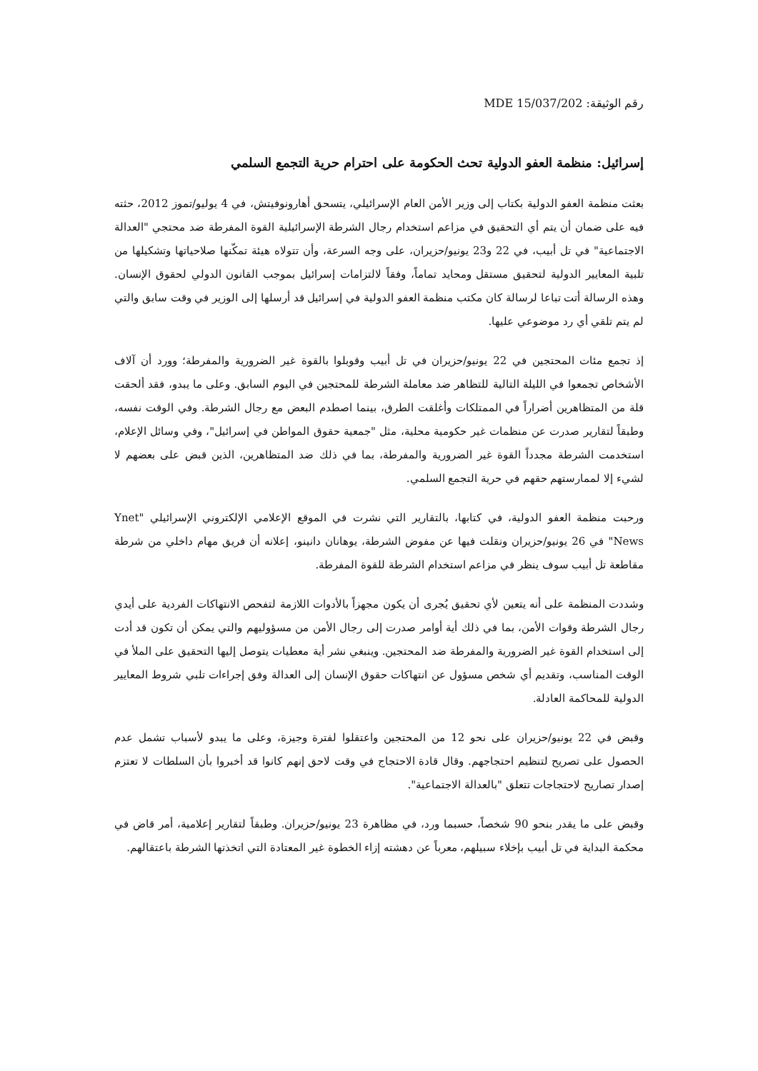رقم الوثيقة: MDE 15/037/202
إسرائيل: منظمة العفو الدولية تحث الحكومة على احترام حرية التجمع السلمي
بعثت منظمة العفو الدولية بكتاب إلى وزير الأمن العام الإسرائيلي، يتسحق أهارونوفيتش، في 4 يوليو/تموز 2012، حثته فيه على ضمان أن يتم أي التحقيق في مزاعم استخدام رجال الشرطة الإسرائيلية القوة المفرطة ضد محتجي "العدالة الاجتماعية" في تل أبيب، في 22 و23 يونيو/حزيران، على وجه السرعة، وأن تتولاه هيئة تمكّنها صلاحياتها وتشكيلها من تلبية المعايير الدولية لتحقيق مستقل ومحايد تماماً، وفقاً لالتزامات إسرائيل بموجب القانون الدولي لحقوق الإنسان. وهذه الرسالة أتت تباعا لرسالة كان مكتب منظمة العفو الدولية في إسرائيل قد أرسلها إلى الوزير في وقت سابق والتي لم يتم تلقي أي رد موضوعي عليها.
إذ تجمع مئات المحتجين في 22 يونيو/حزيران في تل أبيب وقوبلوا بالقوة غير الضرورية والمفرطة؛ وورد أن آلاف الأشخاص تجمعوا في الليلة التالية للتظاهر ضد معاملة الشرطة للمحتجين في اليوم السابق. وعلى ما يبدو، فقد ألحقت قلة من المتظاهرين أضراراً في الممتلكات وأغلقت الطرق، بينما اصطدم البعض مع رجال الشرطة. وفي الوقت نفسه، وطبقاً لتقارير صدرت عن منظمات غير حكومية محلية، مثل "جمعية حقوق المواطن في إسرائيل"، وفي وسائل الإعلام، استخدمت الشرطة مجدداً القوة غير الضرورية والمفرطة، بما في ذلك ضد المتظاهرين، الذين قبض على بعضهم لا لشيء إلا لممارستهم حقهم في حرية التجمع السلمي.
ورحبت منظمة العفو الدولية، في كتابها، بالتقارير التي نشرت في الموقع الإعلامي الإلكتروني الإسرائيلي "Ynet News" في 26 يونيو/حزيران ونقلت فيها عن مفوض الشرطة، يوهانان دانينو، إعلانه أن فريق مهام داخلي من شرطة مقاطعة تل أبيب سوف ينظر في مزاعم استخدام الشرطة للقوة المفرطة.
وشددت المنظمة على أنه يتعين لأي تحقيق يُجرى أن يكون مجهزاً بالأدوات اللازمة لتفحص الانتهاكات الفردية على أيدي رجال الشرطة وقوات الأمن، بما في ذلك أية أوامر صدرت إلى رجال الأمن من مسؤوليهم والتي يمكن أن تكون قد أدت إلى استخدام القوة غير الضرورية والمفرطة ضد المحتجين. وينبغي نشر أية معطيات يتوصل إليها التحقيق على الملأ في الوقت المناسب، وتقديم أي شخص مسؤول عن انتهاكات حقوق الإنسان إلى العدالة وفق إجراءات تلبي شروط المعايير الدولية للمحاكمة العادلة.
وقبض في 22 يونيو/حزيران على نحو 12 من المحتجين واعتقلوا لفترة وجيزة، وعلى ما يبدو لأسباب تشمل عدم الحصول على تصريح لتنظيم احتجاجهم. وقال قادة الاحتجاج في وقت لاحق إنهم كانوا قد أخبروا بأن السلطات لا تعتزم إصدار تصاريح لاحتجاجات تتعلق "بالعدالة الاجتماعية".
وقبض على ما يقدر بنحو 90 شخصاً، حسبما ورد، في مظاهرة 23 يونيو/حزيران. وطبقاً لتقارير إعلامية، أمر قاض في محكمة البداية في تل أبيب بإخلاء سبيلهم، معرباً عن دهشته إزاء الخطوة غير المعتادة التي اتخذتها الشرطة باعتقالهم.